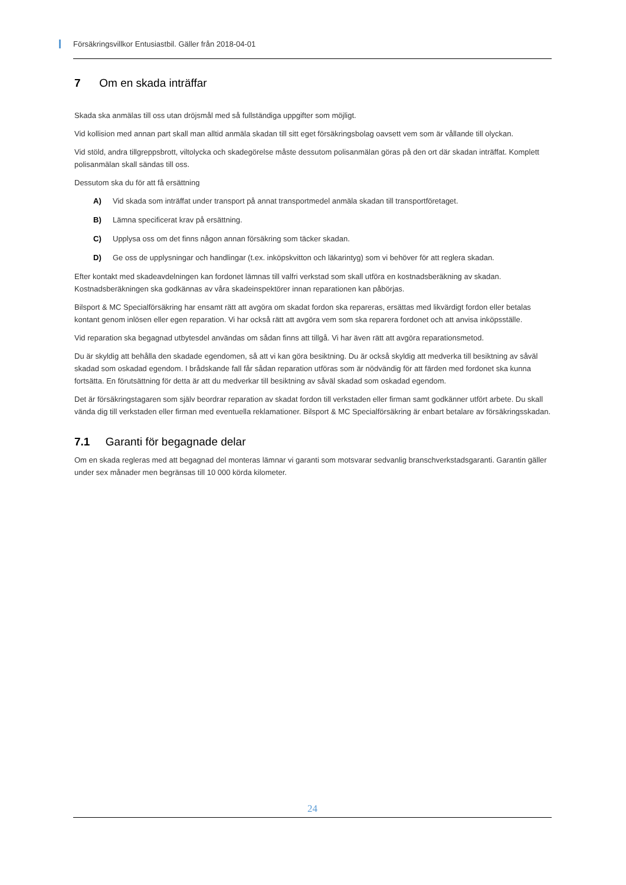Försäkringsvillkor Entusiastbil. Gäller från 2018-04-01
7 Om en skada inträffar
Skada ska anmälas till oss utan dröjsmål med så fullständiga uppgifter som möjligt.
Vid kollision med annan part skall man alltid anmäla skadan till sitt eget försäkringsbolag oavsett vem som är vållande till olyckan.
Vid stöld, andra tillgreppsbrott, viltolycka och skadegörelse måste dessutom polisanmälan göras på den ort där skadan inträffat. Komplett polisanmälan skall sändas till oss.
Dessutom ska du för att få ersättning
A) Vid skada som inträffat under transport på annat transportmedel anmäla skadan till transportföretaget.
B) Lämna specificerat krav på ersättning.
C) Upplysa oss om det finns någon annan försäkring som täcker skadan.
D) Ge oss de upplysningar och handlingar (t.ex. inköpskvitton och läkarintyg) som vi behöver för att reglera skadan.
Efter kontakt med skadeavdelningen kan fordonet lämnas till valfri verkstad som skall utföra en kostnadsberäkning av skadan. Kostnadsberäkningen ska godkännas av våra skadeinspektörer innan reparationen kan påbörjas.
Bilsport & MC Specialförsäkring har ensamt rätt att avgöra om skadat fordon ska repareras, ersättas med likvärdigt fordon eller betalas kontant genom inlösen eller egen reparation. Vi har också rätt att avgöra vem som ska reparera fordonet och att anvisa inköpsställe.
Vid reparation ska begagnad utbytesdel användas om sådan finns att tillgå. Vi har även rätt att avgöra reparationsmetod.
Du är skyldig att behålla den skadade egendomen, så att vi kan göra besiktning. Du är också skyldig att medverka till besiktning av såväl skadad som oskadad egendom. I brådskande fall får sådan reparation utföras som är nödvändig för att färden med fordonet ska kunna fortsätta. En förutsättning för detta är att du medverkar till besiktning av såväl skadad som oskadad egendom.
Det är försäkringstagaren som själv beordrar reparation av skadat fordon till verkstaden eller firman samt godkänner utfört arbete. Du skall vända dig till verkstaden eller firman med eventuella reklamationer. Bilsport & MC Specialförsäkring är enbart betalare av försäkringsskadan.
7.1 Garanti för begagnade delar
Om en skada regleras med att begagnad del monteras lämnar vi garanti som motsvarar sedvanlig branschverkstadsgaranti. Garantin gäller under sex månader men begränsas till 10 000 körda kilometer.
24